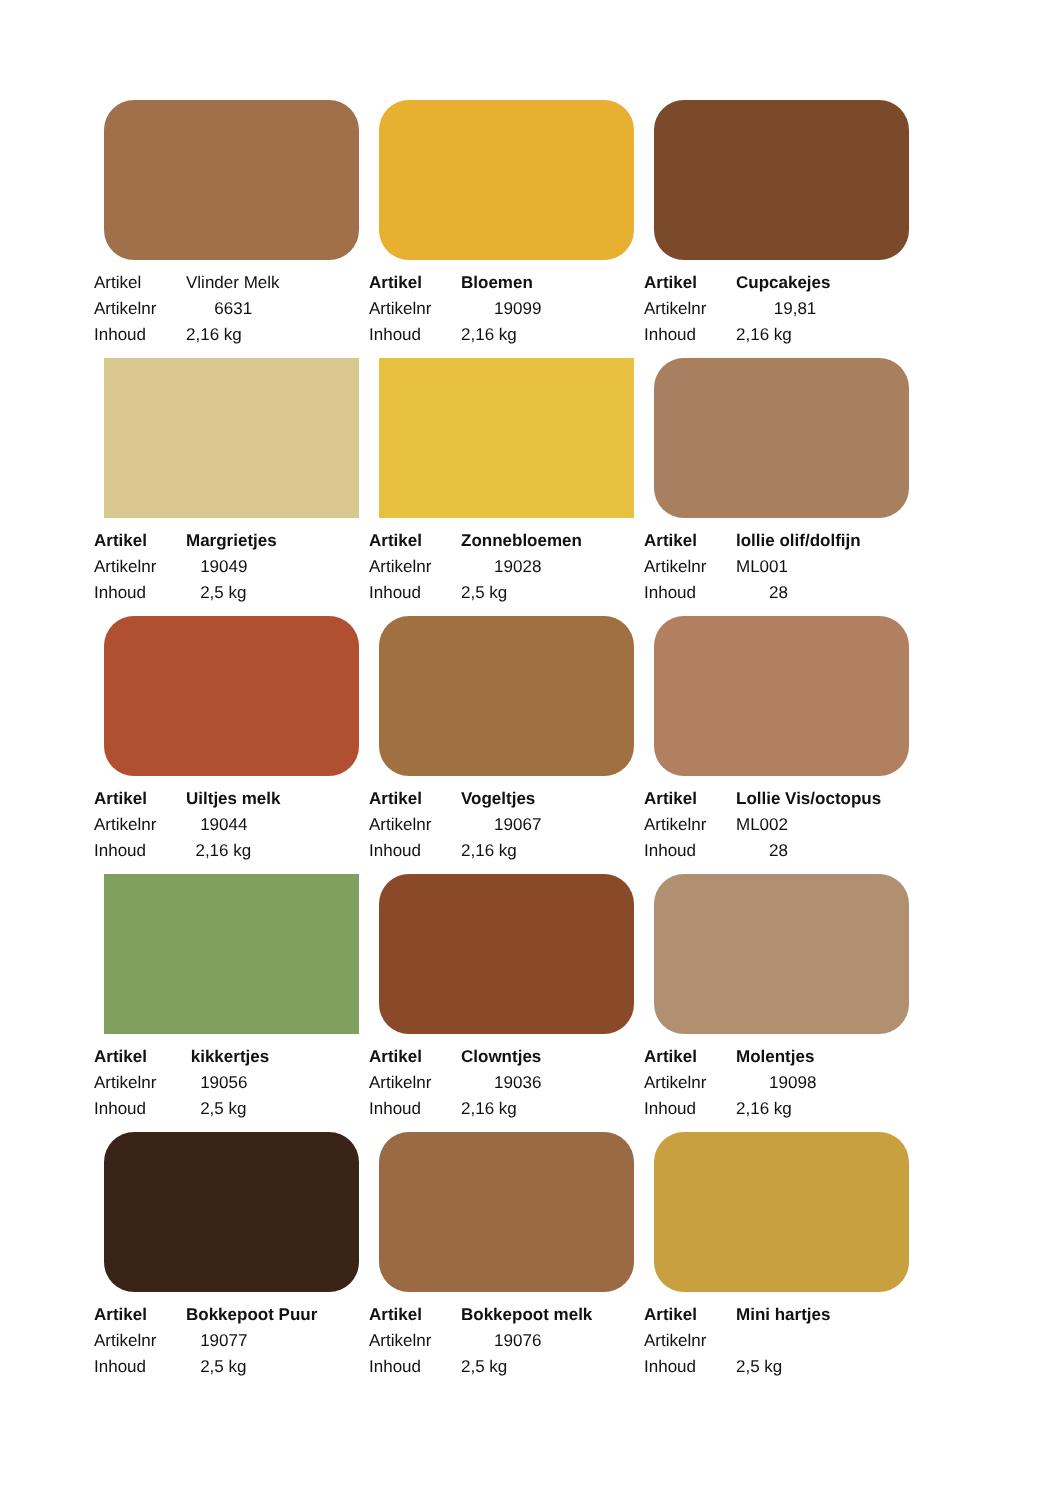| Artikel | Vlinder Melk |
| Artikelnr | 6631 |
| Inhoud | 2,16 kg |
| Artikel | Bloemen |
| Artikelnr | 19099 |
| Inhoud | 2,16 kg |
| Artikel | Cupcakejes |
| Artikelnr | 19,81 |
| Inhoud | 2,16 kg |
| Artikel | Margrietjes |
| Artikelnr | 19049 |
| Inhoud | 2,5 kg |
| Artikel | Zonnebloemen |
| Artikelnr | 19028 |
| Inhoud | 2,5 kg |
| Artikel | lollie olif/dolfijn |
| Artikelnr | ML001 |
| Inhoud | 28 |
| Artikel | Uiltjes melk |
| Artikelnr | 19044 |
| Inhoud | 2,16 kg |
| Artikel | Vogeltjes |
| Artikelnr | 19067 |
| Inhoud | 2,16 kg |
| Artikel | Lollie Vis/octopus |
| Artikelnr | ML002 |
| Inhoud | 28 |
| Artikel | kikkertjes |
| Artikelnr | 19056 |
| Inhoud | 2,5 kg |
| Artikel | Clowntjes |
| Artikelnr | 19036 |
| Inhoud | 2,16 kg |
| Artikel | Molentjes |
| Artikelnr | 19098 |
| Inhoud | 2,16 kg |
| Artikel | Bokkepoot Puur |
| Artikelnr | 19077 |
| Inhoud | 2,5 kg |
| Artikel | Bokkepoot melk |
| Artikelnr | 19076 |
| Inhoud | 2,5 kg |
| Artikel | Mini hartjes |
| Artikelnr | |
| Inhoud | 2,5 kg |